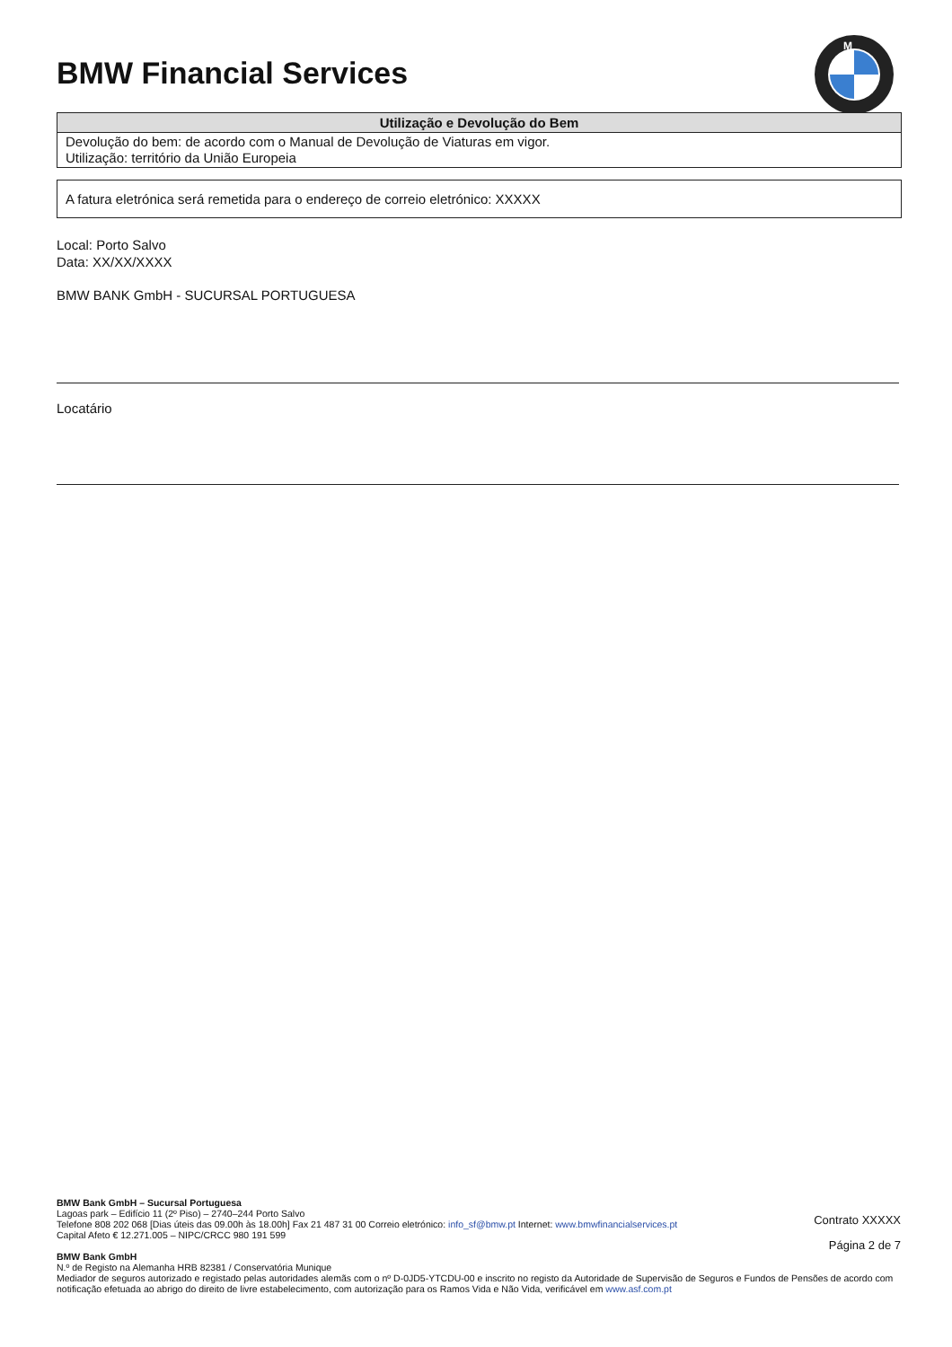BMW Financial Services
M
| Utilização e Devolução do Bem |
| --- |
| Devolução do bem: de acordo com o Manual de Devolução de Viaturas em vigor. Utilização: território da União Europeia |
A fatura eletrónica será remetida para o endereço de correio eletrónico: XXXXX
Local: Porto Salvo
Data: XX/XX/XXXX
BMW BANK GmbH - SUCURSAL PORTUGUESA
Locatário
BMW Bank GmbH – Sucursal Portuguesa
Lagoas park – Edifício 11 (2º Piso) – 2740–244 Porto Salvo
Telefone 808 202 068 [Dias úteis das 09.00h às 18.00h] Fax 21 487 31 00 Correio eletrónico: info_sf@bmw.pt Internet: www.bmwfinancialservices.pt
Capital Afeto € 12.271.005 – NIPC/CRCC 980 191 599
BMW Bank GmbH
N.º de Registo na Alemanha HRB 82381 / Conservatória Munique
Mediador de seguros autorizado e registado pelas autoridades alemãs com o nº D-0JD5-YTCDU-00 e inscrito no registo da Autoridade de Supervisão de Seguros e Fundos de Pensões de acordo com notificação efetuada ao abrigo do direito de livre estabelecimento, com autorização para os Ramos Vida e Não Vida, verificável em www.asf.com.pt
Contrato XXXXX
Página 2 de 7